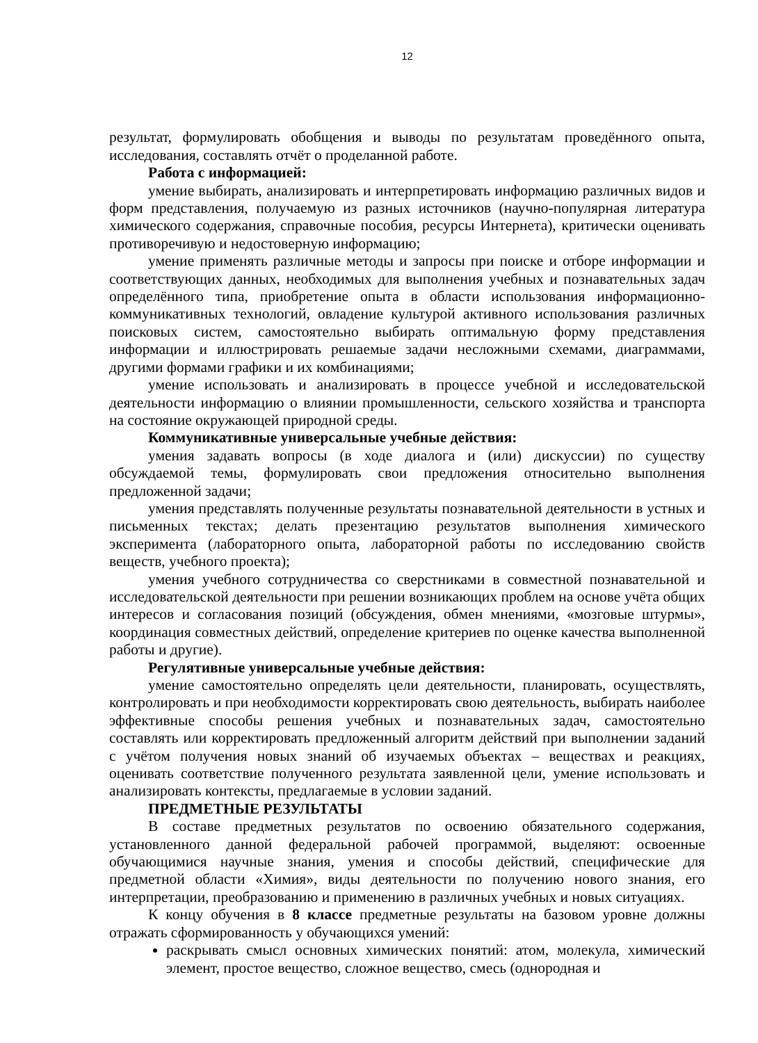12
результат, формулировать обобщения и выводы по результатам проведённого опыта, исследования, составлять отчёт о проделанной работе.
Работа с информацией:
умение выбирать, анализировать и интерпретировать информацию различных видов и форм представления, получаемую из разных источников (научно-популярная литература химического содержания, справочные пособия, ресурсы Интернета), критически оценивать противоречивую и недостоверную информацию;
умение применять различные методы и запросы при поиске и отборе информации и соответствующих данных, необходимых для выполнения учебных и познавательных задач определённого типа, приобретение опыта в области использования информационно-коммуникативных технологий, овладение культурой активного использования различных поисковых систем, самостоятельно выбирать оптимальную форму представления информации и иллюстрировать решаемые задачи несложными схемами, диаграммами, другими формами графики и их комбинациями;
умение использовать и анализировать в процессе учебной и исследовательской деятельности информацию о влиянии промышленности, сельского хозяйства и транспорта на состояние окружающей природной среды.
Коммуникативные универсальные учебные действия:
умения задавать вопросы (в ходе диалога и (или) дискуссии) по существу обсуждаемой темы, формулировать свои предложения относительно выполнения предложенной задачи;
умения представлять полученные результаты познавательной деятельности в устных и письменных текстах; делать презентацию результатов выполнения химического эксперимента (лабораторного опыта, лабораторной работы по исследованию свойств веществ, учебного проекта);
умения учебного сотрудничества со сверстниками в совместной познавательной и исследовательской деятельности при решении возникающих проблем на основе учёта общих интересов и согласования позиций (обсуждения, обмен мнениями, «мозговые штурмы», координация совместных действий, определение критериев по оценке качества выполненной работы и другие).
Регулятивные универсальные учебные действия:
умение самостоятельно определять цели деятельности, планировать, осуществлять, контролировать и при необходимости корректировать свою деятельность, выбирать наиболее эффективные способы решения учебных и познавательных задач, самостоятельно составлять или корректировать предложенный алгоритм действий при выполнении заданий с учётом получения новых знаний об изучаемых объектах – веществах и реакциях, оценивать соответствие полученного результата заявленной цели, умение использовать и анализировать контексты, предлагаемые в условии заданий.
ПРЕДМЕТНЫЕ РЕЗУЛЬТАТЫ
В составе предметных результатов по освоению обязательного содержания, установленного данной федеральной рабочей программой, выделяют: освоенные обучающимися научные знания, умения и способы действий, специфические для предметной области «Химия», виды деятельности по получению нового знания, его интерпретации, преобразованию и применению в различных учебных и новых ситуациях.
К концу обучения в 8 классе предметные результаты на базовом уровне должны отражать сформированность у обучающихся умений:
раскрывать смысл основных химических понятий: атом, молекула, химический элемент, простое вещество, сложное вещество, смесь (однородная и